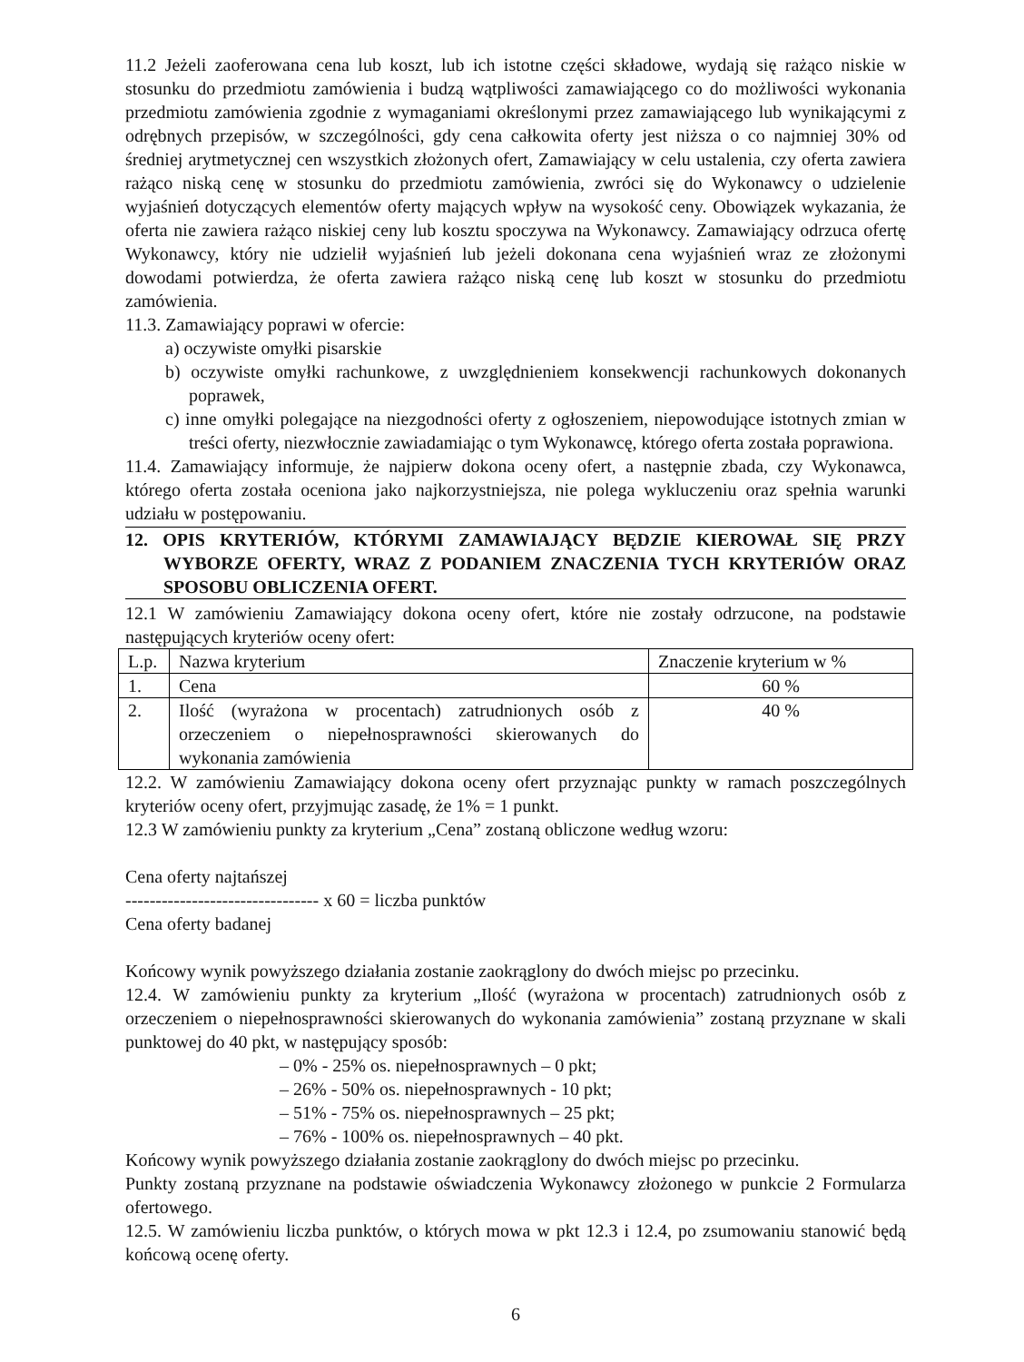11.2 Jeżeli zaoferowana cena lub koszt, lub ich istotne części składowe, wydają się rażąco niskie w stosunku do przedmiotu zamówienia i budzą wątpliwości zamawiającego co do możliwości wykonania przedmiotu zamówienia zgodnie z wymaganiami określonymi przez zamawiającego lub wynikającymi z odrębnych przepisów, w szczególności, gdy cena całkowita oferty jest niższa o co najmniej 30% od średniej arytmetycznej cen wszystkich złożonych ofert, Zamawiający w celu ustalenia, czy oferta zawiera rażąco niską cenę w stosunku do przedmiotu zamówienia, zwróci się do Wykonawcy o udzielenie wyjaśnień dotyczących elementów oferty mających wpływ na wysokość ceny. Obowiązek wykazania, że oferta nie zawiera rażąco niskiej ceny lub kosztu spoczywa na Wykonawcy. Zamawiający odrzuca ofertę Wykonawcy, który nie udzielił wyjaśnień lub jeżeli dokonana cena wyjaśnień wraz ze złożonymi dowodami potwierdza, że oferta zawiera rażąco niską cenę lub koszt w stosunku do przedmiotu zamówienia.
11.3. Zamawiający poprawi w ofercie:
a) oczywiste omyłki pisarskie
b) oczywiste omyłki rachunkowe, z uwzględnieniem konsekwencji rachunkowych dokonanych poprawek,
c) inne omyłki polegające na niezgodności oferty z ogłoszeniem, niepowodujące istotnych zmian w treści oferty, niezwłocznie zawiadamiając o tym Wykonawcę, którego oferta została poprawiona.
11.4. Zamawiający informuje, że najpierw dokona oceny ofert, a następnie zbada, czy Wykonawca, którego oferta została oceniona jako najkorzystniejsza, nie polega wykluczeniu oraz spełnia warunki udziału w postępowaniu.
12. OPIS KRYTERIÓW, KTÓRYMI ZAMAWIAJĄCY BĘDZIE KIEROWAŁ SIĘ PRZY WYBORZE OFERTY, WRAZ Z PODANIEM ZNACZENIA TYCH KRYTERIÓW ORAZ SPOSOBU OBLICZENIA OFERT.
12.1 W zamówieniu Zamawiający dokona oceny ofert, które nie zostały odrzucone, na podstawie następujących kryteriów oceny ofert:
| L.p. | Nazwa kryterium | Znaczenie kryterium w % |
| 1. | Cena | 60 % |
| 2. | Ilość (wyrażona w procentach) zatrudnionych osób z orzeczeniem o niepełnosprawności skierowanych do wykonania zamówienia | 40 % |
12.2. W zamówieniu Zamawiający dokona oceny ofert przyznając punkty w ramach poszczególnych kryteriów oceny ofert, przyjmując zasadę, że 1% = 1 punkt.
12.3 W zamówieniu punkty za kryterium „Cena” zostaną obliczone według wzoru:
Cena oferty najtańszej
-------------------------------- x 60 = liczba punktów
Cena oferty badanej
Końcowy wynik powyższego działania zostanie zaokrąglony do dwóch miejsc po przecinku.
12.4. W zamówieniu punkty za kryterium „Ilość (wyrażona w procentach) zatrudnionych osób z orzeczeniem o niepełnosprawności skierowanych do wykonania zamówienia” zostaną przyznane w skali punktowej do 40 pkt, w następujący sposób:
– 0% - 25% os. niepełnosprawnych – 0 pkt;
– 26% - 50% os. niepełnosprawnych - 10 pkt;
– 51% - 75% os. niepełnosprawnych – 25 pkt;
– 76% - 100% os. niepełnosprawnych – 40 pkt.
Końcowy wynik powyższego działania zostanie zaokrąglony do dwóch miejsc po przecinku.
Punkty zostaną przyznane na podstawie oświadczenia Wykonawcy złożonego w punkcie 2 Formularza ofertowego.
12.5. W zamówieniu liczba punktów, o których mowa w pkt 12.3 i 12.4, po zsumowaniu stanowić będą końcową ocenę oferty.
6